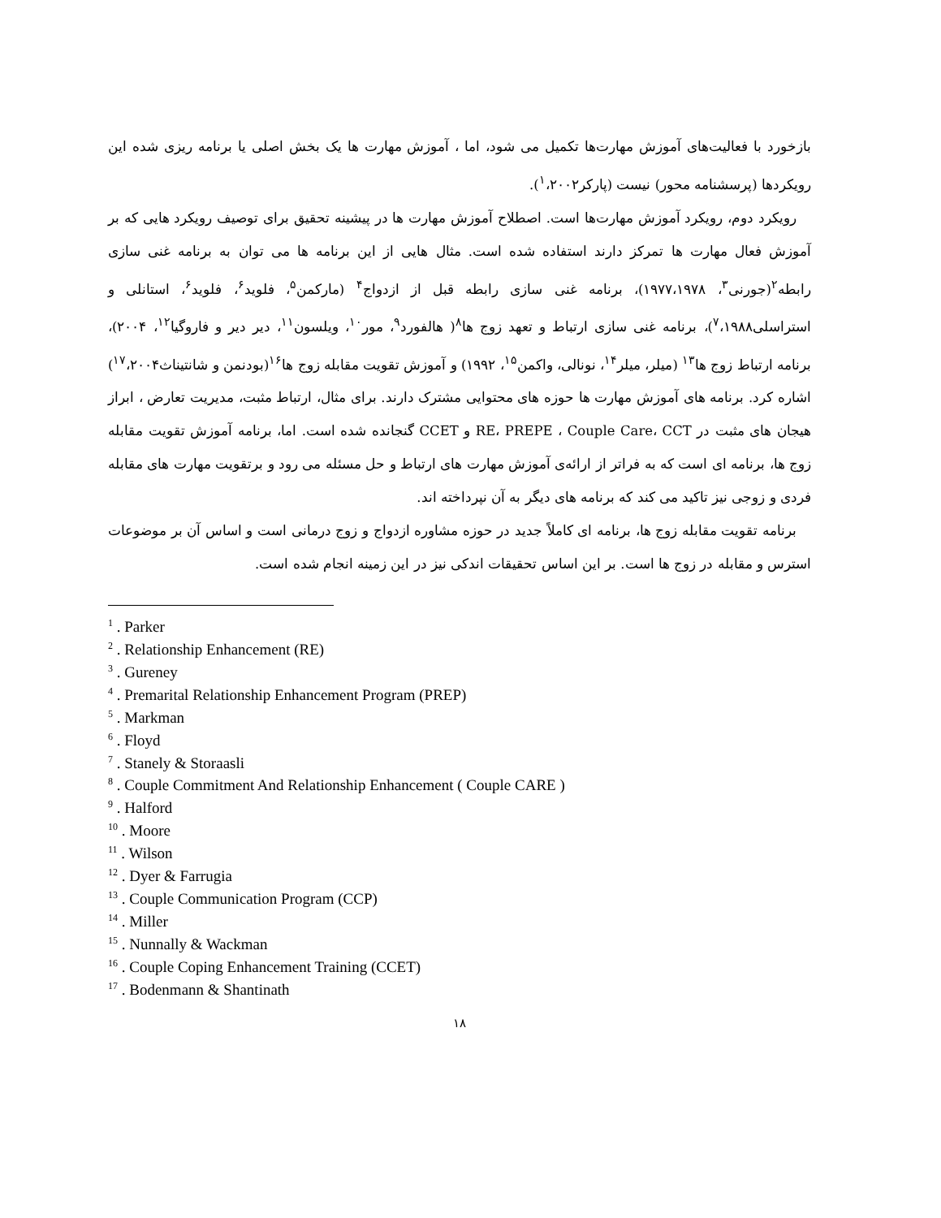بازخورد با فعالیت‌های آموزش مهارت‌ها تکمیل می شود، اما ، آموزش مهارت ها یک بخش اصلی یا برنامه ریزی شده این رویکردها (پرسشنامه محور) نیست (پارکر<sup>۱</sup>،۲۰۰۲).
رویکرد دوم، رویکرد آموزش مهارت‌ها است. اصطلاح آموزش مهارت ها در پیشینه تحقیق برای توصیف رویکرد هایی که بر آموزش فعال مهارت ها تمرکز دارند استفاده شده است. مثال هایی از این برنامه ها می توان به برنامه غنی سازی رابطه<sup>۲</sup>(جورنی<sup>۳</sup>، ۱۹۷۷،۱۹۷۸)، برنامه غنی سازی رابطه قبل از ازدواج<sup>۴</sup> (مارکمن<sup>۵</sup>، فلوید<sup>۶</sup>، فلوید<sup>۶</sup>، استانلی و استراسلی<sup>۷</sup>،۱۹۸۸)، برنامه غنی سازی ارتباط و تعهد زوج ها<sup>۸</sup>( هالفورد<sup>۹</sup>، مور<sup>۱۰</sup>، ویلسون<sup>۱۱</sup>، دیر دیر و فاروگیا<sup>۱۲</sup>، ۲۰۰۴)، برنامه ارتباط زوج ها<sup>۱۳</sup> (میلر، میلر<sup>۱۴</sup>، نونالی، واکمن<sup>۱۵</sup>، ۱۹۹۲) و آموزش تقویت مقابله زوج ها<sup>۱۶</sup>(بودنمن و شانتیناث<sup>۱۷</sup>،۲۰۰۴) اشاره کرد. برنامه های آموزش مهارت ها حوزه های محتوایی مشترک دارند. برای مثال، ارتباط مثبت، مدیریت تعارض ، ابراز هیجان های مثبت در RE، PREPE ، Couple Care، CCT و CCET گنجانده شده است. اما، برنامه آموزش تقویت مقابله زوج ها، برنامه ای است که به فراتر از ارائه‌ی آموزش مهارت های ارتباط و حل مسئله می رود و برتقویت مهارت های مقابله فردی و زوجی نیز تاکید می کند که برنامه های دیگر به آن نپرداخته اند.
برنامه تقویت مقابله زوج ها، برنامه ای کاملاً جدید در حوزه مشاوره ازدواج و زوج درمانی است و اساس آن بر موضوعات استرس و مقابله در زوج ها است. بر این اساس تحقیقات اندکی نیز در این زمینه انجام شده است.
<sup>1</sup> . Parker
<sup>2</sup> . Relationship Enhancement (RE)
<sup>3</sup> . Gureney
<sup>4</sup> . Premarital Relationship Enhancement Program (PREP)
<sup>5</sup> . Markman
<sup>6</sup> . Floyd
<sup>7</sup> . Stanely & Storaasli
<sup>8</sup> . Couple Commitment And Relationship Enhancement ( Couple CARE )
<sup>9</sup> . Halford
<sup>10</sup> . Moore
<sup>11</sup> . Wilson
<sup>12</sup> . Dyer & Farrugia
<sup>13</sup> . Couple Communication Program (CCP)
<sup>14</sup> . Miller
<sup>15</sup> . Nunnally & Wackman
<sup>16</sup> . Couple Coping Enhancement Training (CCET)
<sup>17</sup> . Bodenmann & Shantinath
۱۸